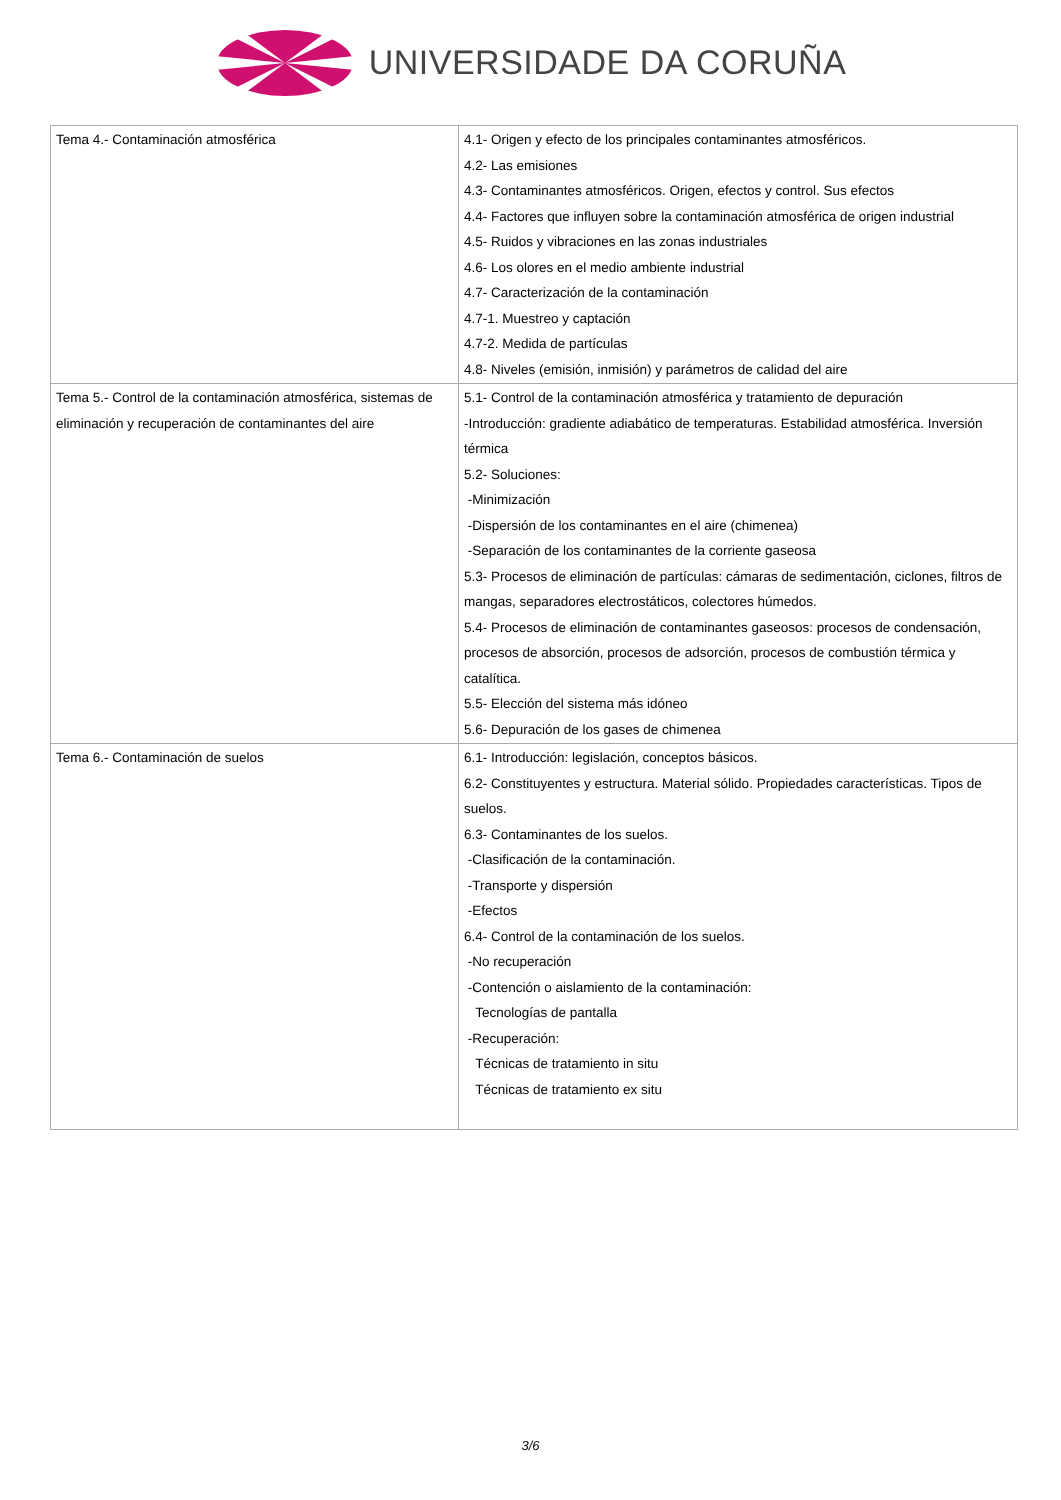UNIVERSIDADE DA CORUÑA
| Tema 4.- Contaminación atmosférica | 4.1- Origen y efecto de los principales contaminantes atmosféricos. 4.2- Las emisiones 4.3- Contaminantes atmosféricos. Origen, efectos y control. Sus efectos 4.4- Factores que influyen sobre la contaminación atmosférica de origen industrial 4.5- Ruidos y vibraciones en las zonas industriales 4.6- Los olores en el medio ambiente industrial 4.7- Caracterización de la contaminación 4.7-1. Muestreo y captación 4.7-2. Medida de partículas 4.8- Niveles (emisión, inmisión) y parámetros de calidad del aire |
| Tema 5.- Control de la contaminación atmosférica, sistemas de eliminación y recuperación de contaminantes del aire | 5.1- Control de la contaminación atmosférica y tratamiento de depuración -Introducción: gradiente adiabático de temperaturas. Estabilidad atmosférica. Inversión térmica 5.2- Soluciones: -Minimización -Dispersión de los contaminantes en el aire (chimenea) -Separación de los contaminantes de la corriente gaseosa 5.3- Procesos de eliminación de partículas: cámaras de sedimentación, ciclones, filtros de mangas, separadores electrostáticos, colectores húmedos. 5.4- Procesos de eliminación de contaminantes gaseosos: procesos de condensación, procesos de absorción, procesos de adsorción, procesos de combustión térmica y catalítica. 5.5- Elección del sistema más idóneo 5.6- Depuración de los gases de chimenea |
| Tema 6.- Contaminación de suelos | 6.1- Introducción: legislación, conceptos básicos. 6.2- Constituyentes y estructura. Material sólido. Propiedades características. Tipos de suelos. 6.3- Contaminantes de los suelos. -Clasificación de la contaminación. -Transporte y dispersión -Efectos 6.4- Control de la contaminación de los suelos. -No recuperación -Contención o aislamiento de la contaminación: Tecnologías de pantalla -Recuperación: Técnicas de tratamiento in situ Técnicas de tratamiento ex situ |
3/6